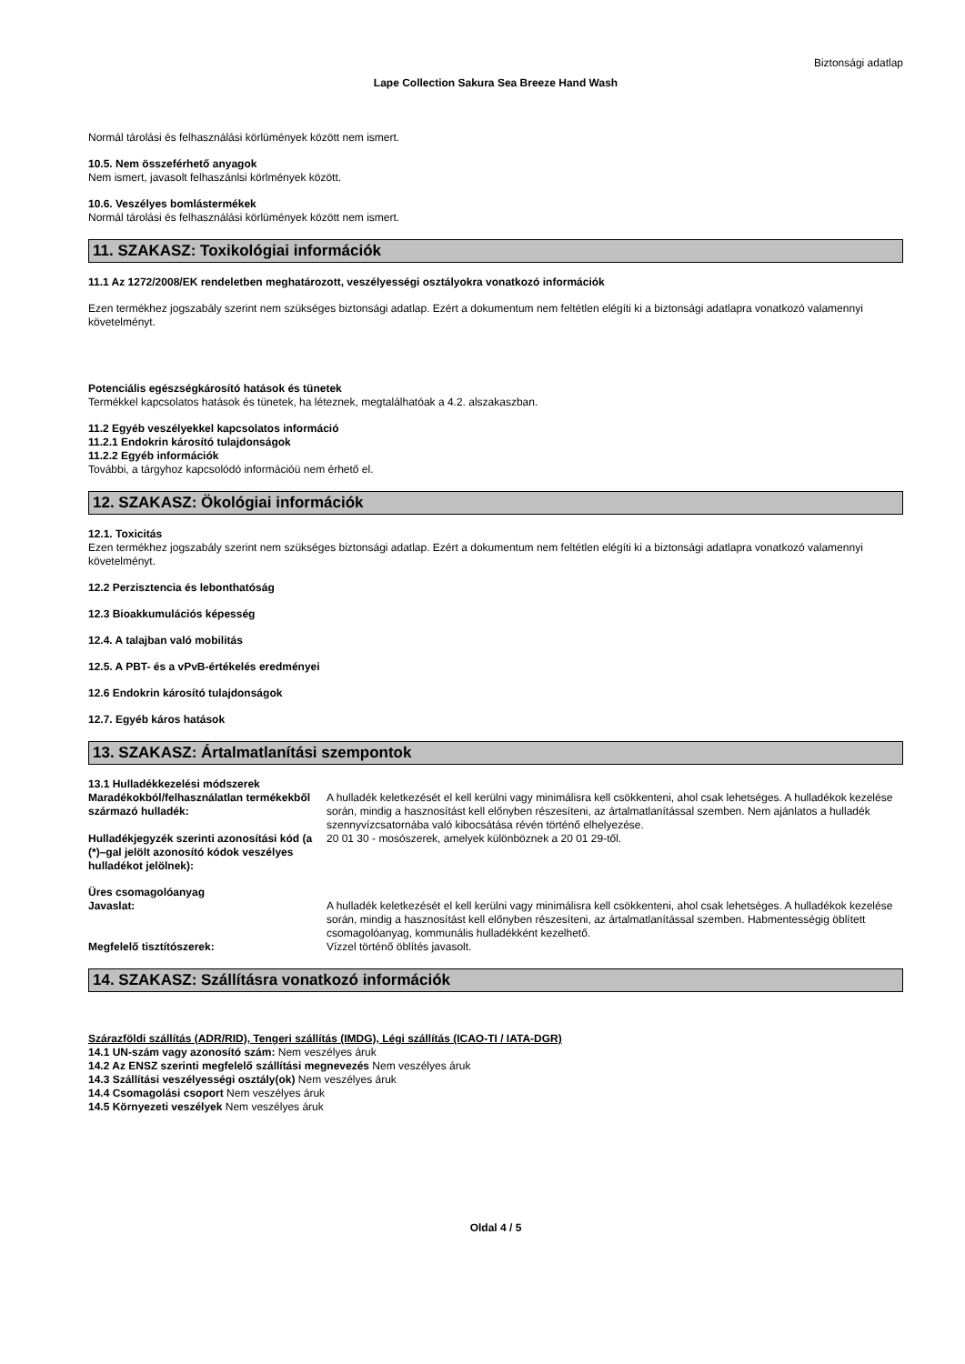Biztonsági adatlap
Lape Collection Sakura Sea Breeze Hand Wash
Normál tárolási és felhasználási körlümények között nem ismert.
10.5. Nem összeférhető anyagok
Nem ismert, javasolt felhaszánlsi körlmények között.
10.6. Veszélyes bomlástermékek
Normál tárolási és felhasználási körlümények között nem ismert.
11. SZAKASZ: Toxikológiai információk
11.1 Az 1272/2008/EK rendeletben meghatározott, veszélyességi osztályokra vonatkozó információk
Ezen termékhez jogszabály szerint nem szükséges biztonsági adatlap. Ezért a dokumentum nem feltétlen elégíti ki a biztonsági adatlapra vonatkozó valamennyi követelményt.
Potenciális egészségkárosító hatások és tünetek
Termékkel kapcsolatos hatások és tünetek, ha léteznek, megtalálhatóak a 4.2. alszakaszban.
11.2 Egyéb veszélyekkel kapcsolatos információ
11.2.1 Endokrin károsító tulajdonságok
11.2.2 Egyéb információk
További, a tárgyhoz kapcsolódó információü nem érhető el.
12. SZAKASZ: Ökológiai információk
12.1. Toxicitás
Ezen termékhez jogszabály szerint nem szükséges biztonsági adatlap. Ezért a dokumentum nem feltétlen elégíti ki a biztonsági adatlapra vonatkozó valamennyi követelményt.
12.2 Perzisztencia és lebonthatóság
12.3 Bioakkumulációs képesség
12.4. A talajban való mobilitás
12.5. A PBT- és a vPvB-értékelés eredményei
12.6 Endokrin károsító tulajdonságok
12.7. Egyéb káros hatások
13. SZAKASZ: Ártalmatlanítási szempontok
13.1 Hulladékkezelési módszerek
| Maradékokból/felhasználatlan termékekből származó hulladék: | A hulladék keletkezését el kell kerülni vagy minimálisra kell csökkenteni, ahol csak lehetséges. A hulladékok kezelése során, mindig a hasznosítást kell előnyben részesíteni, az ártalmatlanítással szemben. Nem ajánlatos a hulladék szennyvízcsatornába való kibocsátása révén történő elhelyezése. |
| Hulladékjegyzék szerinti azonosítási kód (a (*)–gal jelölt azonosító kódok veszélyes hulladékot jelölnek): | 20 01 30 - mosószerek, amelyek különböznek a 20 01 29-től. |
| Üres csomagolóanyag Javaslat: | A hulladék keletkezését el kell kerülni vagy minimálisra kell csökkenteni, ahol csak lehetséges. A hulladékok kezelése során, mindig a hasznosítást kell előnyben részesíteni, az ártalmatlanítással szemben. Habmentességig öblített csomagolóanyag, kommunális hulladékként kezelhető. |
| Megfelelő tisztítószerek: | Vízzel történő öblítés javasolt. |
14. SZAKASZ: Szállításra vonatkozó információk
Szárazföldi szállítás (ADR/RID), Tengeri szállítás (IMDG), Légi szállítás (ICAO-TI / IATA-DGR)
14.1 UN-szám vagy azonosító szám: Nem veszélyes áruk
14.2 Az ENSZ szerinti megfelelő szállítási megnevezés Nem veszélyes áruk
14.3 Szállítási veszélyességi osztály(ok) Nem veszélyes áruk
14.4 Csomagolási csoport Nem veszélyes áruk
14.5 Környezeti veszélyek Nem veszélyes áruk
Oldal 4 / 5